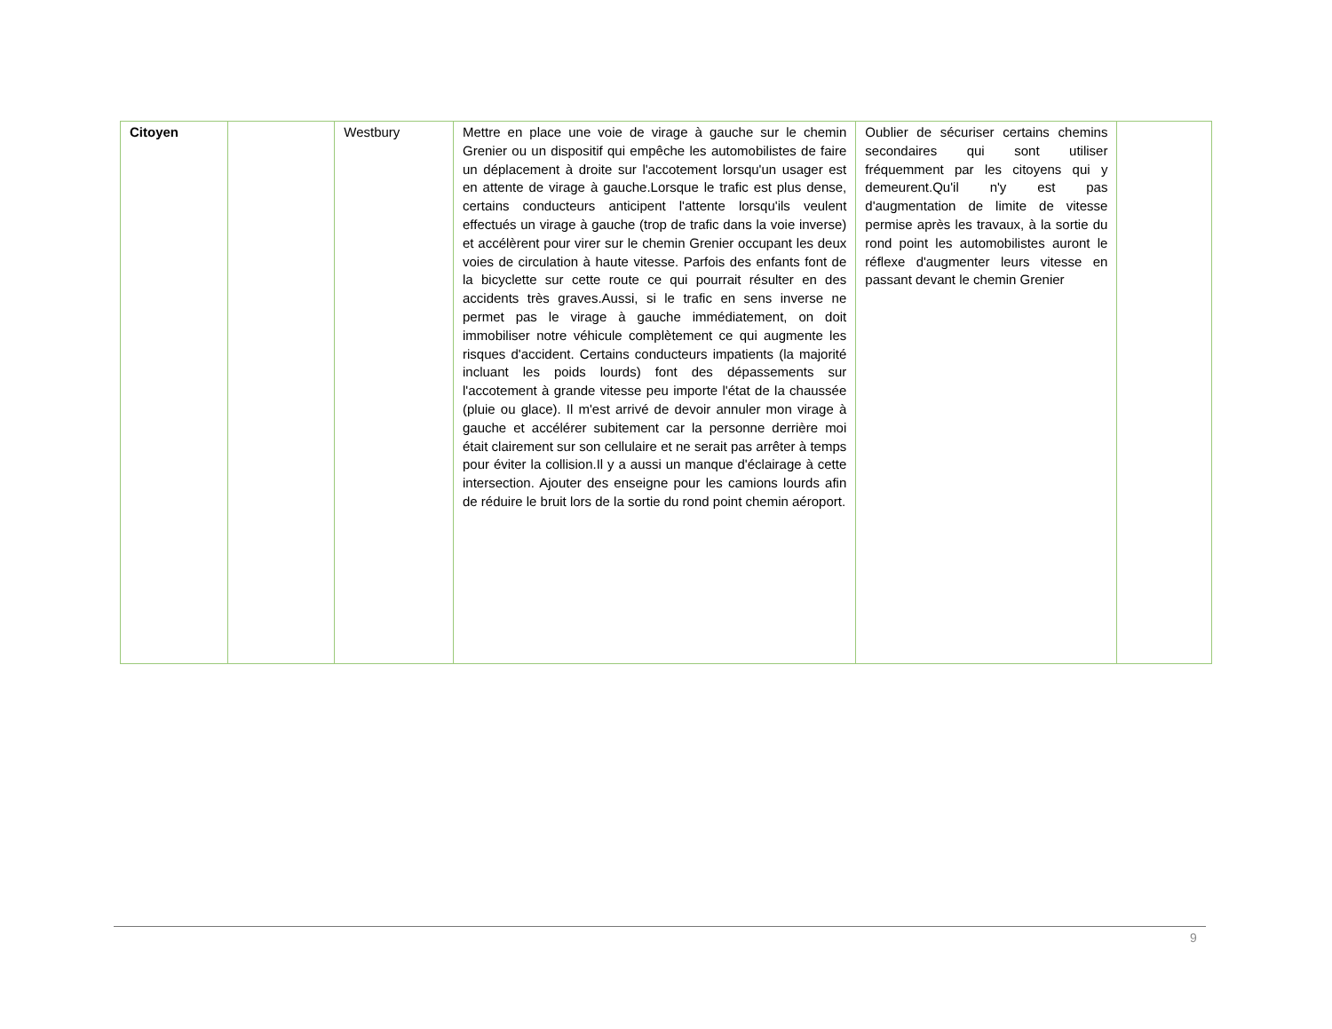| Citoyen | | Westbury | Mettre en place une voie de virage à gauche sur le chemin Grenier ou un dispositif qui empêche les automobilistes de faire un déplacement à droite sur l'accotement lorsqu'un usager est en attente de virage à gauche.Lorsque le trafic est plus dense, certains conducteurs anticipent l'attente lorsqu'ils veulent effectués un virage à gauche (trop de trafic dans la voie inverse) et accélèrent pour virer sur le chemin Grenier occupant les deux voies de circulation à haute vitesse. Parfois des enfants font de la bicyclette sur cette route ce qui pourrait résulter en des accidents très graves.Aussi, si le trafic en sens inverse ne permet pas le virage à gauche immédiatement, on doit immobiliser notre véhicule complètement ce qui augmente les risques d'accident. Certains conducteurs impatients (la majorité incluant les poids lourds) font des dépassements sur l'accotement à grande vitesse peu importe l'état de la chaussée (pluie ou glace). Il m'est arrivé de devoir annuler mon virage à gauche et accélérer subitement car la personne derrière moi était clairement sur son cellulaire et ne serait pas arrêter à temps pour éviter la collision.Il y a aussi un manque d'éclairage à cette intersection. Ajouter des enseigne pour les camions lourds afin de réduire le bruit lors de la sortie du rond point chemin aéroport. | Oublier de sécuriser certains chemins secondaires qui sont utiliser fréquemment par les citoyens qui y demeurent.Qu'il n'y est pas d'augmentation de limite de vitesse permise après les travaux, à la sortie du rond point les automobilistes auront le réflexe d'augmenter leurs vitesse en passant devant le chemin Grenier | |
9